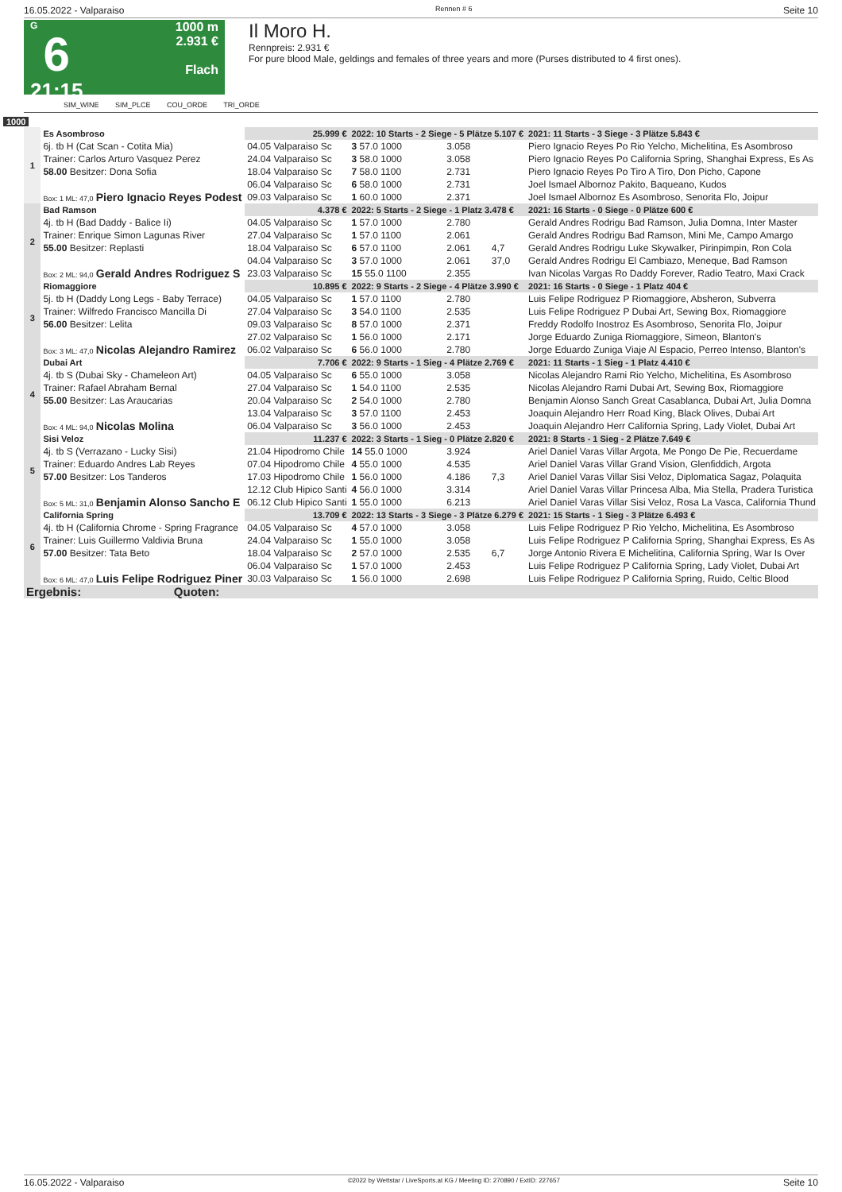16.05.2022 - Valparaiso Rennen # 6 Seite 10
G
6
21:15
1000 m
2.931 €
Flach
Il Moro H.
Rennpreis: 2.931 €
For pure blood Male, geldings and females of three years and more (Purses distributed to 4 first ones).
SIM_WINE SIM_PLCE COU_ORDE TRI_ORDE
1000
| 1 | Es Asombroso | 25.999 € | 2022: 10 Starts - 2 Siege - 5 Plätze 5.107 € | | | 2021: 11 Starts - 3 Siege - 3 Plätze 5.843 € |
| | 6j. tb H (Cat Scan - Cotita Mia) | 04.05 Valparaiso Sc | 3 57.0 1000 | 3.058 | | Piero Ignacio Reyes Po Rio Yelcho, Michelitina, Es Asombroso |
| | Trainer: Carlos Arturo Vasquez Perez | 24.04 Valparaiso Sc | 3 58.0 1000 | 3.058 | | Piero Ignacio Reyes Po California Spring, Shanghai Express, Es As |
| | 58.00 Besitzer: Dona Sofia | 18.04 Valparaiso Sc | 7 58.0 1100 | 2.731 | | Piero Ignacio Reyes Po Tiro A Tiro, Don Picho, Capone |
| | | 06.04 Valparaiso Sc | 6 58.0 1000 | 2.731 | | Joel Ismael Albornoz Pakito, Baqueano, Kudos |
| | Box: 1 ML: 47,0 Piero Ignacio Reyes Podest | 09.03 Valparaiso Sc | 1 60.0 1000 | 2.371 | | Joel Ismael Albornoz Es Asombroso, Senorita Flo, Joipur |
| 2 | Bad Ramson | 4.378 € | 2022: 5 Starts - 2 Siege - 1 Platz 3.478 € | | | 2021: 16 Starts - 0 Siege - 0 Plätze 600 € |
| | 4j. tb H (Bad Daddy - Balice Ii) | 04.05 Valparaiso Sc | 1 57.0 1000 | 2.780 | | Gerald Andres Rodrigu Bad Ramson, Julia Domna, Inter Master |
| | Trainer: Enrique Simon Lagunas River | 27.04 Valparaiso Sc | 1 57.0 1100 | 2.061 | | Gerald Andres Rodrigu Bad Ramson, Mini Me, Campo Amargo |
| | 55.00 Besitzer: Replasti | 18.04 Valparaiso Sc | 6 57.0 1100 | 2.061 | 4,7 | Gerald Andres Rodrigu Luke Skywalker, Pirinpimpin, Ron Cola |
| | | 04.04 Valparaiso Sc | 3 57.0 1000 | 2.061 | 37,0 | Gerald Andres Rodrigu El Cambiazo, Meneque, Bad Ramson |
| | Box: 2 ML: 94,0 Gerald Andres Rodriguez S | 23.03 Valparaiso Sc | 15 55.0 1100 | 2.355 | | Ivan Nicolas Vargas Ro Daddy Forever, Radio Teatro, Maxi Crack |
| 3 | Riomaggiore | 10.895 € | 2022: 9 Starts - 2 Siege - 4 Plätze 3.990 € | | | 2021: 16 Starts - 0 Siege - 1 Platz 404 € |
| | 5j. tb H (Daddy Long Legs - Baby Terrace) | 04.05 Valparaiso Sc | 1 57.0 1100 | 2.780 | | Luis Felipe Rodriguez P Riomaggiore, Absheron, Subverra |
| | Trainer: Wilfredo Francisco Mancilla Di | 27.04 Valparaiso Sc | 3 54.0 1100 | 2.535 | | Luis Felipe Rodriguez P Dubai Art, Sewing Box, Riomaggiore |
| | 56.00 Besitzer: Lelita | 09.03 Valparaiso Sc | 8 57.0 1000 | 2.371 | | Freddy Rodolfo Inostroz Es Asombroso, Senorita Flo, Joipur |
| | | 27.02 Valparaiso Sc | 1 56.0 1000 | 2.171 | | Jorge Eduardo Zuniga Riomaggiore, Simeon, Blanton's |
| | Box: 3 ML: 47,0 Nicolas Alejandro Ramirez | 06.02 Valparaiso Sc | 6 56.0 1000 | 2.780 | | Jorge Eduardo Zuniga Viaje Al Espacio, Perreo Intenso, Blanton's |
| 4 | Dubai Art | 7.706 € | 2022: 9 Starts - 1 Sieg - 4 Plätze 2.769 € | | | 2021: 11 Starts - 1 Sieg - 1 Platz 4.410 € |
| | 4j. tb S (Dubai Sky - Chameleon Art) | 04.05 Valparaiso Sc | 6 55.0 1000 | 3.058 | | Nicolas Alejandro Rami Rio Yelcho, Michelitina, Es Asombroso |
| | Trainer: Rafael Abraham Bernal | 27.04 Valparaiso Sc | 1 54.0 1100 | 2.535 | | Nicolas Alejandro Rami Dubai Art, Sewing Box, Riomaggiore |
| | 55.00 Besitzer: Las Araucarias | 20.04 Valparaiso Sc | 2 54.0 1000 | 2.780 | | Benjamin Alonso Sanch Great Casablanca, Dubai Art, Julia Domna |
| | | 13.04 Valparaiso Sc | 3 57.0 1100 | 2.453 | | Joaquin Alejandro Herr Road King, Black Olives, Dubai Art |
| | Box: 4 ML: 94,0 Nicolas Molina | 06.04 Valparaiso Sc | 3 56.0 1000 | 2.453 | | Joaquin Alejandro Herr California Spring, Lady Violet, Dubai Art |
| 5 | Sisi Veloz | 11.237 € | 2022: 3 Starts - 1 Sieg - 0 Plätze 2.820 € | | | 2021: 8 Starts - 1 Sieg - 2 Plätze 7.649 € |
| | 4j. tb S (Verrazano - Lucky Sisi) | 21.04 Hipodromo Chile | 14 55.0 1000 | 3.924 | | Ariel Daniel Varas Villar Argota, Me Pongo De Pie, Recuerdame |
| | Trainer: Eduardo Andres Lab Reyes | 07.04 Hipodromo Chile | 4 55.0 1000 | 4.535 | | Ariel Daniel Varas Villar Grand Vision, Glenfiddich, Argota |
| | 57.00 Besitzer: Los Tanderos | 17.03 Hipodromo Chile | 1 56.0 1000 | 4.186 | 7,3 | Ariel Daniel Varas Villar Sisi Veloz, Diplomatica Sagaz, Polaquita |
| | | 12.12 Club Hipico Santi | 4 56.0 1000 | 3.314 | | Ariel Daniel Varas Villar Princesa Alba, Mia Stella, Pradera Turistica |
| | Box: 5 ML: 31,0 Benjamin Alonso Sancho E | 06.12 Club Hipico Santi | 1 55.0 1000 | 6.213 | | Ariel Daniel Varas Villar Sisi Veloz, Rosa La Vasca, California Thund |
| 6 | California Spring | 13.709 € | 2022: 13 Starts - 3 Siege - 3 Plätze 6.279 € | | | 2021: 15 Starts - 1 Sieg - 3 Plätze 6.493 € |
| | 4j. tb H (California Chrome - Spring Fragrance | 04.05 Valparaiso Sc | 4 57.0 1000 | 3.058 | | Luis Felipe Rodriguez P Rio Yelcho, Michelitina, Es Asombroso |
| | Trainer: Luis Guillermo Valdivia Bruna | 24.04 Valparaiso Sc | 1 55.0 1000 | 3.058 | | Luis Felipe Rodriguez P California Spring, Shanghai Express, Es As |
| | 57.00 Besitzer: Tata Beto | 18.04 Valparaiso Sc | 2 57.0 1000 | 2.535 | 6,7 | Jorge Antonio Rivera E Michelitina, California Spring, War Is Over |
| | | 06.04 Valparaiso Sc | 1 57.0 1000 | 2.453 | | Luis Felipe Rodriguez P California Spring, Lady Violet, Dubai Art |
| | Box: 6 ML: 47,0 Luis Felipe Rodriguez Piner | 30.03 Valparaiso Sc | 1 56.0 1000 | 2.698 | | Luis Felipe Rodriguez P California Spring, Ruido, Celtic Blood |
| Ergebnis: Quoten: | | | | | | |
16.05.2022 - Valparaiso ©2022 by Wettstar / LiveSports.at KG / Meeting ID: 270890 / ExtID: 227657 Seite 10